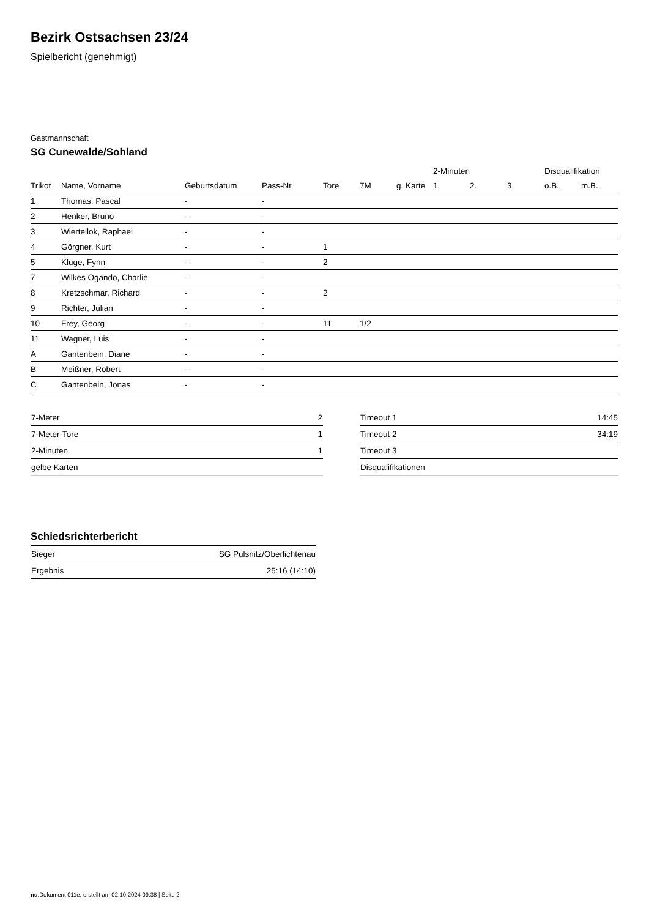Bezirk Ostsachsen 23/24
Spielbericht (genehmigt)
Gastmannschaft
SG Cunewalde/Sohland
| | | | | | | | 2-Minuten | | | Disqualifikation | |
| --- | --- | --- | --- | --- | --- | --- | --- | --- | --- | --- | --- |
| Trikot | Name, Vorname | Geburtsdatum | Pass-Nr | Tore | 7M | g. Karte | 1. | 2. | 3. | o.B. | m.B. |
| 1 | Thomas, Pascal | - | - | | | | | | | | |
| 2 | Henker, Bruno | - | - | | | | | | | | |
| 3 | Wiertellok, Raphael | - | - | | | | | | | | |
| 4 | Görgner, Kurt | - | - | 1 | | | | | | | |
| 5 | Kluge, Fynn | - | - | 2 | | | | | | | |
| 7 | Wilkes Ogando, Charlie | - | - | | | | | | | | |
| 8 | Kretzschmar, Richard | - | - | 2 | | | | | | | |
| 9 | Richter, Julian | - | - | | | | | | | | |
| 10 | Frey, Georg | - | - | 11 | 1/2 | | | | | | |
| 11 | Wagner, Luis | - | - | | | | | | | | |
| A | Gantenbein, Diane | - | - | | | | | | | | |
| B | Meißner, Robert | - | - | | | | | | | | |
| C | Gantenbein, Jonas | - | - | | | | | | | | |
| 7-Meter | 2 |
| 7-Meter-Tore | 1 |
| 2-Minuten | 1 |
| gelbe Karten | |
| Timeout 1 | 14:45 |
| Timeout 2 | 34:19 |
| Timeout 3 | |
| Disqualifikationen | |
Schiedsrichterbericht
| Sieger | SG Pulsnitz/Oberlichtenau |
| Ergebnis | 25:16 (14:10) |
nu.Dokument 011e, erstellt am 02.10.2024 09:38 | Seite 2